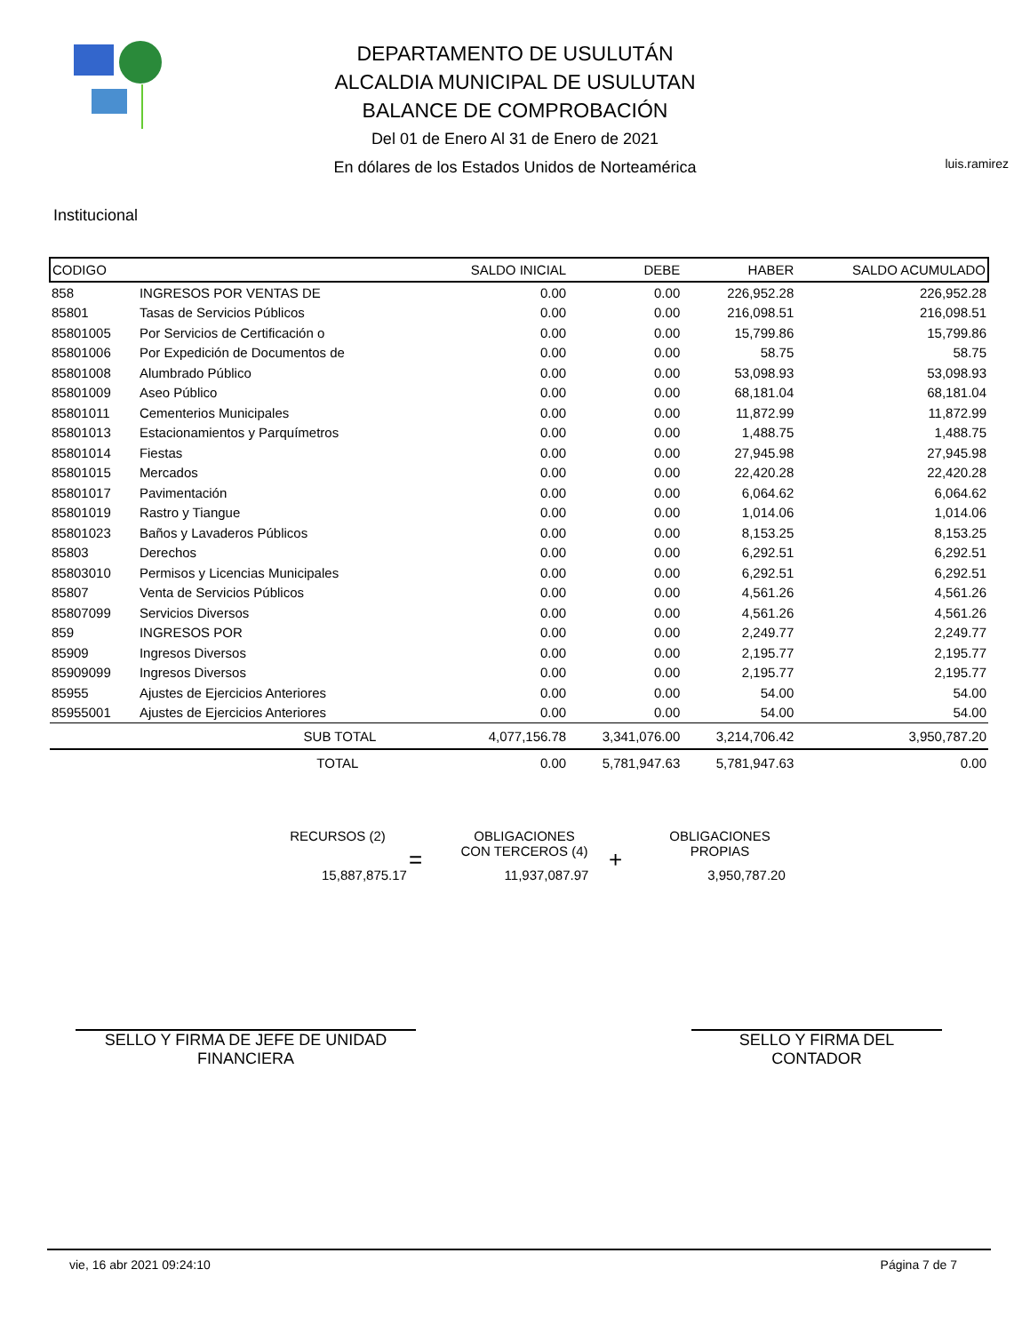DEPARTAMENTO DE USULUTÁN
ALCALDIA MUNICIPAL DE USULUTAN
BALANCE DE COMPROBACIÓN
Del 01 de Enero Al 31 de Enero de 2021
En dólares de los Estados Unidos de Norteamérica
luis.ramirez
Institucional
| CODIGO | | SALDO INICIAL | DEBE | HABER | SALDO ACUMULADO |
| --- | --- | --- | --- | --- | --- |
| 858 | INGRESOS POR VENTAS DE | 0.00 | 0.00 | 226,952.28 | 226,952.28 |
| 85801 | Tasas de Servicios Públicos | 0.00 | 0.00 | 216,098.51 | 216,098.51 |
| 85801005 | Por Servicios de Certificación o | 0.00 | 0.00 | 15,799.86 | 15,799.86 |
| 85801006 | Por Expedición de Documentos de | 0.00 | 0.00 | 58.75 | 58.75 |
| 85801008 | Alumbrado Público | 0.00 | 0.00 | 53,098.93 | 53,098.93 |
| 85801009 | Aseo Público | 0.00 | 0.00 | 68,181.04 | 68,181.04 |
| 85801011 | Cementerios Municipales | 0.00 | 0.00 | 11,872.99 | 11,872.99 |
| 85801013 | Estacionamientos y Parquímetros | 0.00 | 0.00 | 1,488.75 | 1,488.75 |
| 85801014 | Fiestas | 0.00 | 0.00 | 27,945.98 | 27,945.98 |
| 85801015 | Mercados | 0.00 | 0.00 | 22,420.28 | 22,420.28 |
| 85801017 | Pavimentación | 0.00 | 0.00 | 6,064.62 | 6,064.62 |
| 85801019 | Rastro y Tiangue | 0.00 | 0.00 | 1,014.06 | 1,014.06 |
| 85801023 | Baños y Lavaderos Públicos | 0.00 | 0.00 | 8,153.25 | 8,153.25 |
| 85803 | Derechos | 0.00 | 0.00 | 6,292.51 | 6,292.51 |
| 85803010 | Permisos y Licencias Municipales | 0.00 | 0.00 | 6,292.51 | 6,292.51 |
| 85807 | Venta de Servicios Públicos | 0.00 | 0.00 | 4,561.26 | 4,561.26 |
| 85807099 | Servicios Diversos | 0.00 | 0.00 | 4,561.26 | 4,561.26 |
| 859 | INGRESOS POR | 0.00 | 0.00 | 2,249.77 | 2,249.77 |
| 85909 | Ingresos Diversos | 0.00 | 0.00 | 2,195.77 | 2,195.77 |
| 85909099 | Ingresos Diversos | 0.00 | 0.00 | 2,195.77 | 2,195.77 |
| 85955 | Ajustes de Ejercicios Anteriores | 0.00 | 0.00 | 54.00 | 54.00 |
| 85955001 | Ajustes de Ejercicios Anteriores | 0.00 | 0.00 | 54.00 | 54.00 |
| | SUB TOTAL | 4,077,156.78 | 3,341,076.00 | 3,214,706.42 | 3,950,787.20 |
| | TOTAL | 0.00 | 5,781,947.63 | 5,781,947.63 | 0.00 |
RECURSOS (2)
15,887,875.17
=
OBLIGACIONES
CON TERCEROS (4)
11,937,087.97
+
OBLIGACIONES
PROPIAS
3,950,787.20
SELLO Y FIRMA DE JEFE DE UNIDAD
FINANCIERA
SELLO Y FIRMA DEL
CONTADOR
vie, 16 abr 2021 09:24:10 Página 7 de 7